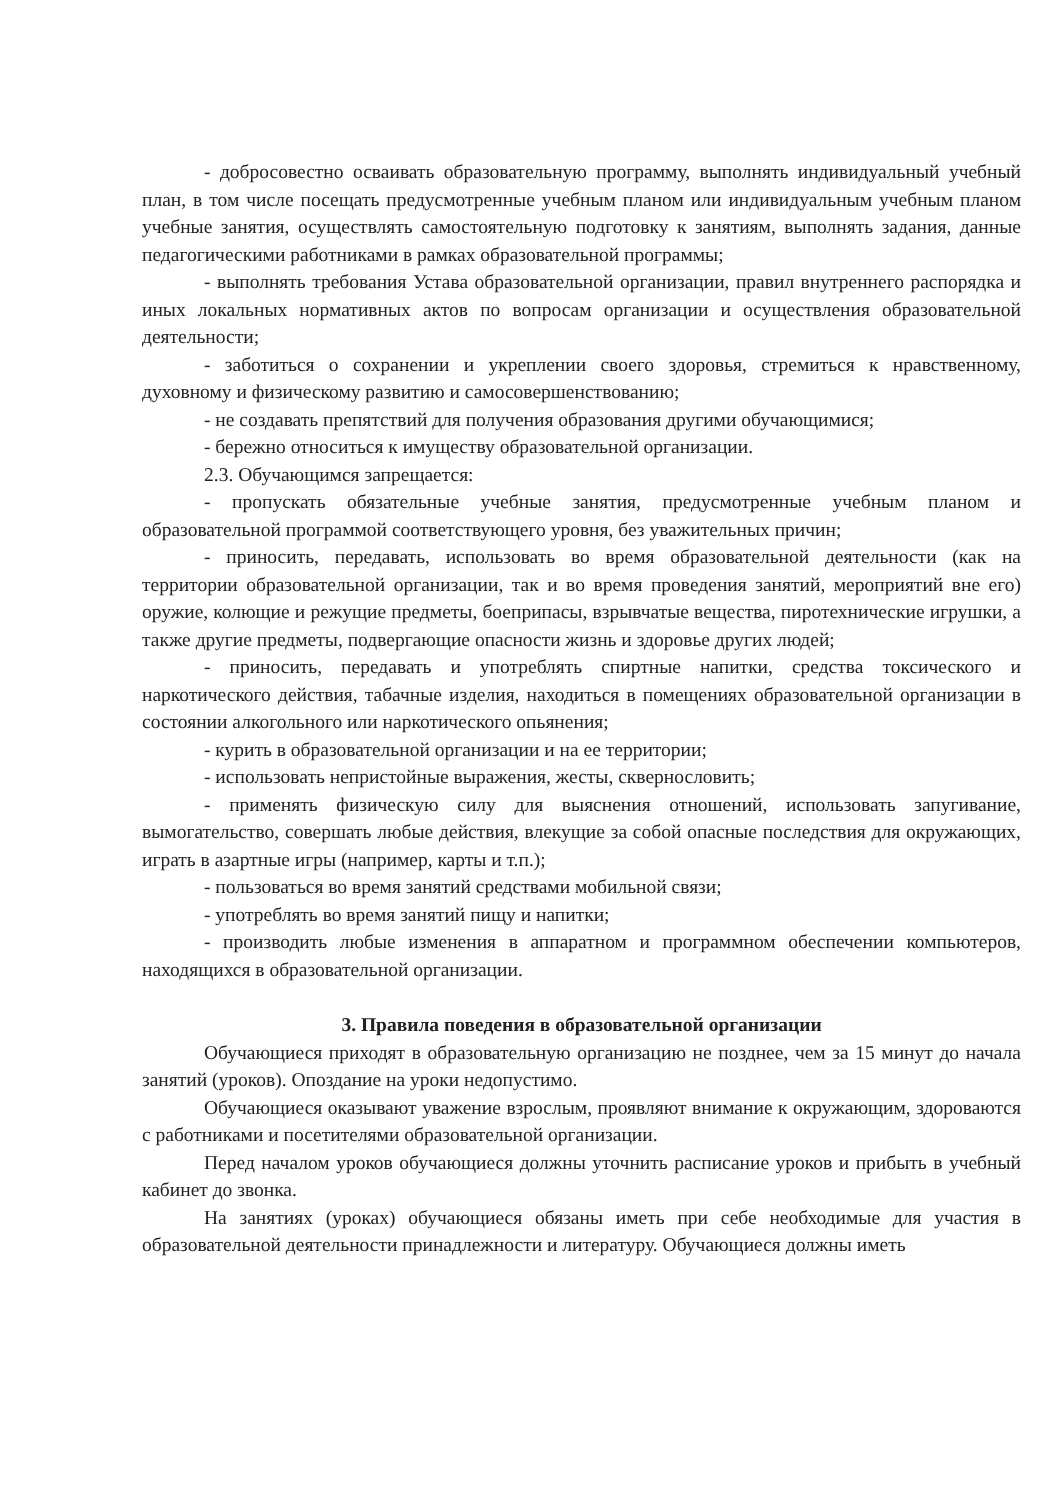- добросовестно осваивать образовательную программу, выполнять индивидуальный учебный план, в том числе посещать предусмотренные учебным планом или индивидуальным учебным планом учебные занятия, осуществлять самостоятельную подготовку к занятиям, выполнять задания, данные педагогическими работниками в рамках образовательной программы;
- выполнять требования Устава образовательной организации, правил внутреннего распорядка и иных локальных нормативных актов по вопросам организации и осуществления образовательной деятельности;
- заботиться о сохранении и укреплении своего здоровья, стремиться к нравственному, духовному и физическому развитию и самосовершенствованию;
- не создавать препятствий для получения образования другими обучающимися;
- бережно относиться к имуществу образовательной организации.
2.3. Обучающимся запрещается:
- пропускать обязательные учебные занятия, предусмотренные учебным планом и образовательной программой соответствующего уровня, без уважительных причин;
- приносить, передавать, использовать во время образовательной деятельности (как на территории образовательной организации, так и во время проведения занятий, мероприятий вне его) оружие, колющие и режущие предметы, боеприпасы, взрывчатые вещества, пиротехнические игрушки, а также другие предметы, подвергающие опасности жизнь и здоровье других людей;
- приносить, передавать и употреблять спиртные напитки, средства токсического и наркотического действия, табачные изделия, находиться в помещениях образовательной организации в состоянии алкогольного или наркотического опьянения;
- курить в образовательной организации и на ее территории;
- использовать непристойные выражения, жесты, сквернословить;
- применять физическую силу для выяснения отношений, использовать запугивание, вымогательство, совершать любые действия, влекущие за собой опасные последствия для окружающих, играть в азартные игры (например, карты и т.п.);
- пользоваться во время занятий средствами мобильной связи;
- употреблять во время занятий пищу и напитки;
- производить любые изменения в аппаратном и программном обеспечении компьютеров, находящихся в образовательной организации.
3. Правила поведения в образовательной организации
Обучающиеся приходят в образовательную организацию не позднее, чем за 15 минут до начала занятий (уроков). Опоздание на уроки недопустимо.
Обучающиеся оказывают уважение взрослым, проявляют внимание к окружающим, здороваются с работниками и посетителями образовательной организации.
Перед началом уроков обучающиеся должны уточнить расписание уроков и прибыть в учебный кабинет до звонка.
На занятиях (уроках) обучающиеся обязаны иметь при себе необходимые для участия в образовательной деятельности принадлежности и литературу. Обучающиеся должны иметь